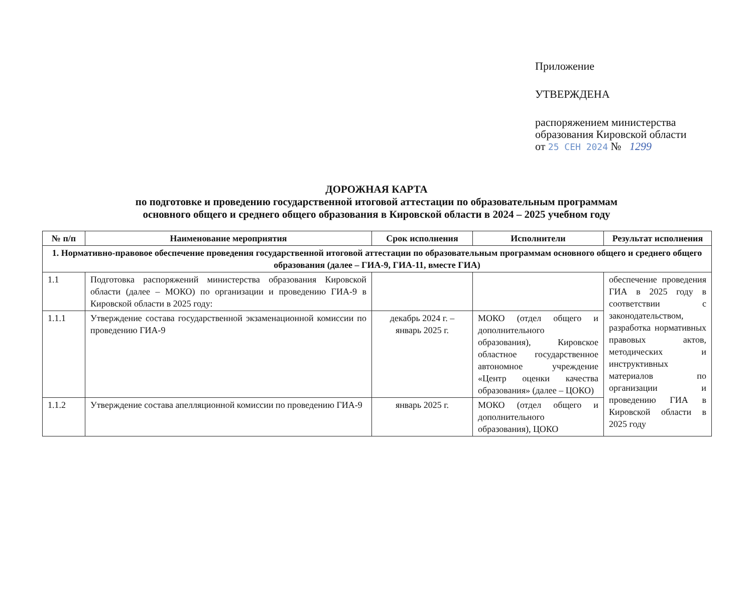Приложение
УТВЕРЖДЕНА
распоряжением министерства
образования Кировской области
от 25 СЕН 2024 № 1299
ДОРОЖНАЯ КАРТА
по подготовке и проведению государственной итоговой аттестации по образовательным программам
основного общего и среднего общего образования в Кировской области в 2024 – 2025 учебном году
| № п/п | Наименование мероприятия | Срок исполнения | Исполнители | Результат исполнения |
| --- | --- | --- | --- | --- |
| 1. Нормативно-правовое обеспечение проведения государственной итоговой аттестации по образовательным программам основного общего и среднего общего образования (далее – ГИА-9, ГИА-11, вместе ГИА) | | | | |
| 1.1 | Подготовка распоряжений министерства образования Кировской области (далее – МОКО) по организации и проведению ГИА-9 в Кировской области в 2025 году: | | | обеспечение проведения ГИА в 2025 году в соответствии с законодательством, разработка нормативных правовых актов, методических и инструктивных материалов по организации и проведению ГИА в Кировской области в 2025 году |
| 1.1.1 | Утверждение состава государственной экзаменационной комиссии по проведению ГИА-9 | декабрь 2024 г. – январь 2025 г. | МОКО (отдел общего и дополнительного образования), Кировское областное государственное автономное учреждение «Центр оценки качества образования» (далее – ЦОКО) | |
| 1.1.2 | Утверждение состава апелляционной комиссии по проведению ГИА-9 | январь 2025 г. | МОКО (отдел общего и дополнительного образования), ЦОКО | |